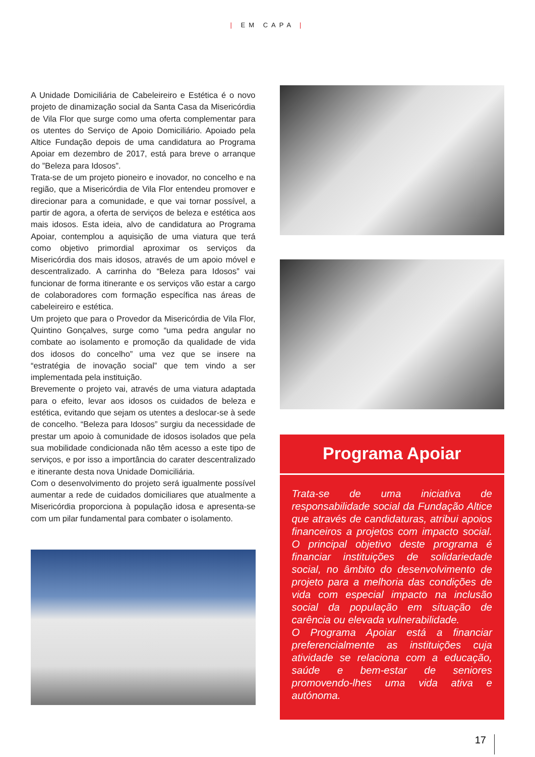| EM CAPA |
A Unidade Domiciliária de Cabeleireiro e Estética é o novo projeto de dinamização social da Santa Casa da Misericórdia de Vila Flor que surge como uma oferta complementar para os utentes do Serviço de Apoio Domiciliário. Apoiado pela Altice Fundação depois de uma candidatura ao Programa Apoiar em dezembro de 2017, está para breve o arranque do ”Beleza para Idosos”.
Trata-se de um projeto pioneiro e inovador, no concelho e na região, que a Misericórdia de Vila Flor entendeu promover e direcionar para a comunidade, e que vai tornar possível, a partir de agora, a oferta de serviços de beleza e estética aos mais idosos. Esta ideia, alvo de candidatura ao Programa Apoiar, contemplou a aquisição de uma viatura que terá como objetivo primordial aproximar os serviços da Misericórdia dos mais idosos, através de um apoio móvel e descentralizado. A carrinha do “Beleza para Idosos” vai funcionar de forma itinerante e os serviços vão estar a cargo de colaboradores com formação específica nas áreas de cabeleireiro e estética.
Um projeto que para o Provedor da Misericórdia de Vila Flor, Quintino Gonçalves, surge como “uma pedra angular no combate ao isolamento e promoção da qualidade de vida dos idosos do concelho” uma vez que se insere na “estratégia de inovação social” que tem vindo a ser implementada pela instituição.
Brevemente o projeto vai, através de uma viatura adaptada para o efeito, levar aos idosos os cuidados de beleza e estética, evitando que sejam os utentes a deslocar-se à sede de concelho. “Beleza para Idosos” surgiu da necessidade de prestar um apoio à comunidade de idosos isolados que pela sua mobilidade condicionada não têm acesso a este tipo de serviços, e por isso a importância do carater descentralizado e itinerante desta nova Unidade Domiciliária.
Com o desenvolvimento do projeto será igualmente possível aumentar a rede de cuidados domiciliares que atualmente a Misericórdia proporciona à população idosa e apresenta-se com um pilar fundamental para combater o isolamento.
Programa Apoiar
Trata-se de uma iniciativa de responsabilidade social da Fundação Altice que através de candidaturas, atribui apoios financeiros a projetos com impacto social. O principal objetivo deste programa é financiar instituições de solidariedade social, no âmbito do desenvolvimento de projeto para a melhoria das condições de vida com especial impacto na inclusão social da população em situação de carência ou elevada vulnerabilidade.
O Programa Apoiar está a financiar preferencialmente as instituições cuja atividade se relaciona com a educação, saúde e bem-estar de seniores promovendo-lhes uma vida ativa e autónoma.
17